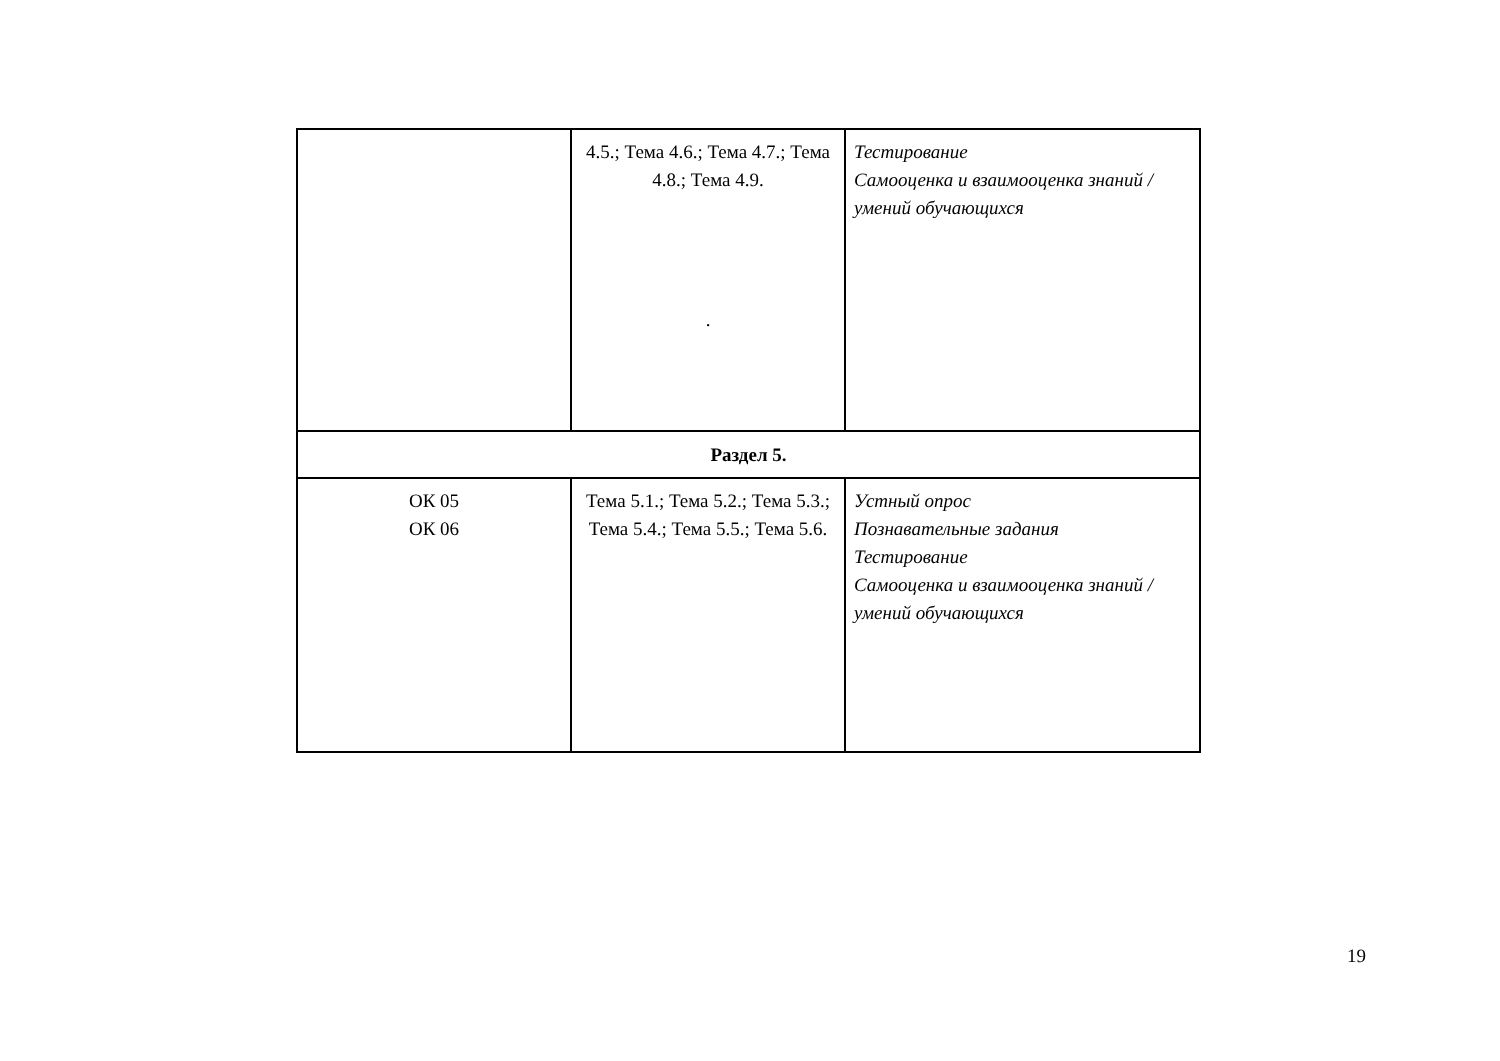| | 4.5.; Тема 4.6.; Тема 4.7.; Тема 4.8.; Тема 4.9. . | Тестирование Самооценка и взаимооценка знаний /умений обучающихся |
| Раздел 5. | | |
| ОК 05 ОК 06 | Тема 5.1.; Тема 5.2.; Тема 5.3.; Тема 5.4.; Тема 5.5.; Тема 5.6. | Устный опрос Познавательные задания Тестирование Самооценка и взаимооценка знаний /умений обучающихся |
19